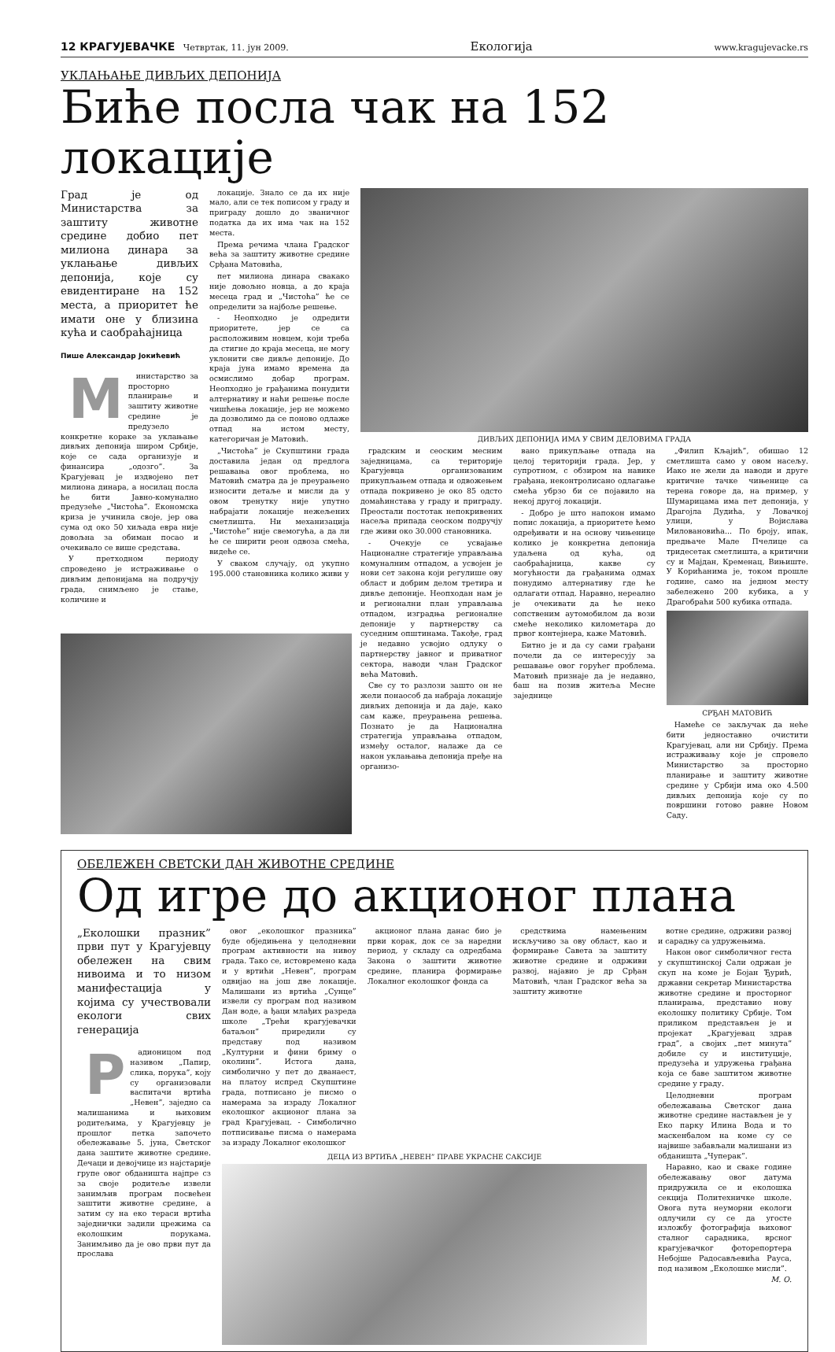12 КРАГУЈЕВАЧКЕ Четвртак, 11. јун 2009. Екологија www.kragujevacke.rs
УКЛАЊАЊЕ ДИВЉИХ ДЕПОНИЈА
Биће посла чак на 152 локације
Град је од Министарства за заштиту животне средине добио пет милиона динара за уклањање дивљих депонија, које су евидентиране на 152 места, а приоритет ће имати оне у близина кућа и саобраћајница
Пише Александар Јокићевић
Министарство за просторно планирање и заштиту животне средине је предузело конкретне кораке за уклањање дивљих депонија широм Србије, које се сада организује и финансира „одозго”. За Крагујевац је издвојено пет милиона динара, а носилац посла ће бити Јавно-комунално предузеће „Чистоћа”. Економска криза је учинила своје, јер ова сума од око 50 хиљада евра није довољна за обиман посао и очекивало се више средстава.
У претходном периоду спроведено је истраживање о дивљим депонијама на подручју града, снимљено је стање, количине и
локације. Знало се да их није мало, али се тек пописом у граду и приграду дошло до званичног податка да их има чак на 152 места.
Према речима члана Градског већа за заштиту животне средине Срђана Матовића,
пет милиона динара свакако није довољно новца, а до краја месеца град и „Чистоћа” ће се определити за најбоље решење.
- Неопходно је одредити приоритете, јер се са расположивим новцем, који треба да стигне до краја месеца, не могу уклонити све дивље депоније. До краја јуна имамо времена да осмислимо добар програм. Неопходно је грађанима понудити алтернативу и наћи решење после чишћења локације, јер не можемо да дозволимо да се поново одлаже отпад на истом месту, категоричан је Матовић.
„Чистоћа” је Скупштини града доставила један од предлога решавања овог проблема, но Матовић сматра да је преурањено износити детаље и мисли да у овом тренутку није упутно набрајати локације нежељених сметлишта. Ни механизација „Чистоће” није свемогућа, а да ли ће се ширити реон одвоза смећа, видеће се.
У сваком случају, од укупно 195.000 становника колико живи у
ДИВЉИХ ДЕПОНИЈА ИМА У СВИМ ДЕЛОВИМА ГРАДА
градским и сеоским месним заједницама, са територије Крагујевца организованим прикупљањем отпада и одвожењем отпада покривено је око 85 одсто домаћинстава у граду и приграду. Преостали постотак непокривених насеља припада сеоском подручју где живи око 30.000 становника.
- Очекује се усвајање Националне стратегије управљања комуналним отпадом, а усвојен је нови сет закона који регулише ову област и добрим делом третира и дивље депоније. Неопходан нам је и регионални план управљања отпадом, изградња регионалне депоније у партнерству са суседним општинама. Такође, град је недавно усвојио одлуку о партнерству јавног и приватног сектора, наводи члан Градског већа Матовић.
Све су то разлози зашто он не жели понаособ да набраја локације дивљих депонија и да даје, како сам каже, преурањена решења. Познато је да Национална стратегија управљања отпадом, између осталог, налаже да се након уклањања депонија пређе на организо-
вано прикупљање отпада на целој територији града. Јер, у супротном, с обзиром на навике грађана, неконтролисано одлагање смећа убрзо би се појавило на некој другој локацији.
- Добро је што напокон имамо попис локација, а приоритете ћемо одређивати и на основу чињенице колико је конкретна депонија удаљена од кућа, од саобраћајница, какве су могућности да грађанима одмах понудимо алтернативу где ће одлагати отпад. Наравно, нереално је очекивати да ће неко сопственим аутомобилом да вози смеће неколико километара до првог контејнера, каже Матовић.
Битно је и да су сами грађани почели да се интересују за решавање овог горућег проблема. Матовић признаје да је недавно, баш на позив житеља Месне заједнице
„Филип Кљајић”, обишао 12 сметлишта само у овом насељу. Иако не жели да наводи и друге критичне тачке чињенице са терена говоре да, на пример, у Шумарицама има пет депонија, у Драгојла Дудића, у Ловачкој улици, у Војислава Миловановића... По броју, ипак, предњаче Мале Пчелице са тридесетак сметлишта, а критични су и Мајдан, Кременац, Вињиште. У Корићанима је, током прошле године, само на једном месту забележено 200 кубика, а у Драгобраћи 500 кубика отпада.
СРЂАН МАТОВИЋ
Намеће се закључак да неће бити једноставно очистити Крагујевац, али ни Србију. Према истраживању које је спровело Министарство за просторно планирање и заштиту животне средине у Србији има око 4.500 дивљих депонија које су по површини готово равне Новом Саду.
ОБЕЛЕЖЕН СВЕТСКИ ДАН ЖИВОТНЕ СРЕДИНЕ
Од игре до акционог плана
„Еколошки празник” први пут у Крагујевцу обележен на свим нивоима и то низом манифестација у којима су учествовали екологи свих генерација
Радионицом под називом „Папир, слика, порука”, коју су организовали васпитачи вртића „Невен”, заједно са малишанима и њиховим родитељима, у Крагујевцу је прошлог петка започето обележавање 5. јуна, Светског дана заштите животне средине. Дечаци и девојчице из најстарије групе овог обданишта најпре сз за своје родитеље извели занимљив програм посвећен заштити животне средине, а затим су на еко тераси вртића заједнички задили црежима са еколошким порукама. Занимљиво да је ово први пут да прослава
овог „еколошког празника” буде обједињена у целодневни програм активности на нивоу града. Тако се, истовремено када и у вртићи „Невен”, програм одвијао на још две локације. Малишани из вртића „Сунце” извели су програм под називом Дан воде, а ђаци млађих разреда школе „Трећи крагујевачки батаљон” приредили су представу под називом „Културни и фини бриму о околини”. Истога дана, симболично у пет до дванаест, на платоу испред Скупштине града, потписано је писмо о намерама за израду Локалног еколошког акционог плана за град Крагујевац. - Симболично потписивање писма о намерама за израду Локалног еколошког
акционог плана данас био је први корак, док се за наредни период, у складу са одредбама Закона о заштити животне средине, планира формирање Локалног еколошког фонда са
средствима намењеним искључиво за ову област, као и формирање Савета за заштиту животне средине и одрживи развој, најавио је др Срђан Матовић, члан Градског већа за заштиту животне
ДЕЦА ИЗ ВРТИЋА „НЕВЕН” ПРАВЕ УКРАСНЕ САКСИЈЕ
вотне средине, одрживи развој и сарадњу са удружењима.
Након овог симболичног геста у скупштинској Сали одржан је скуп на коме је Бојан Ђурић, државни секретар Министарства животне средине и просторног планирања, представио нову еколошку политику Србије. Том приликом представљен је и пројекат „Крагујевац здрав град”, а својих „пет минута” добиле су и институције, предузећа и удружења грађана која се баве заштитом животне средине у граду.
Целодневни програм обележавања Светског дана животне средине настављен је у Еко парку Илина Вода и то маскенбалом на коме су се највише забављали малишани из обданишта „Чуперак”.
Наравно, као и сваке године обележавању овог датума придружила се и еколошка секција Политехничке школе. Овога пута неуморни екологи одлучили су се да угосте изложбу фотографија њиховог сталног сарадника, врсног крагујевачког фоторепортера Небојше Радосављевића Рауса, под називом „Еколошке мисли”.
М. О.